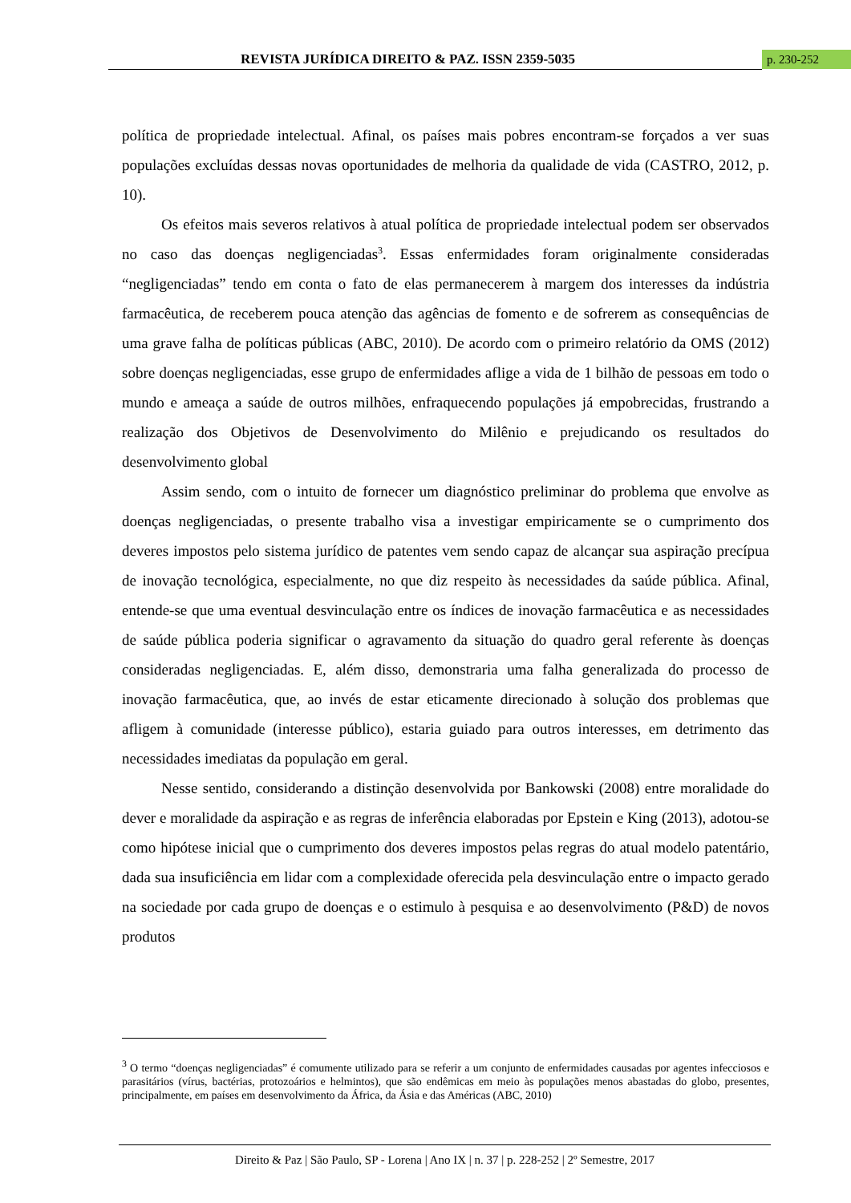REVISTA JURÍDICA DIREITO & PAZ. ISSN 2359-5035 p. 230-252
política de propriedade intelectual. Afinal, os países mais pobres encontram-se forçados a ver suas populações excluídas dessas novas oportunidades de melhoria da qualidade de vida (CASTRO, 2012, p. 10).
Os efeitos mais severos relativos à atual política de propriedade intelectual podem ser observados no caso das doenças negligenciadas<sup>3</sup>. Essas enfermidades foram originalmente consideradas “negligenciadas” tendo em conta o fato de elas permanecerem à margem dos interesses da indústria farmacêutica, de receberem pouca atenção das agências de fomento e de sofrerem as consequências de uma grave falha de políticas públicas (ABC, 2010). De acordo com o primeiro relatório da OMS (2012) sobre doenças negligenciadas, esse grupo de enfermidades aflige a vida de 1 bilhão de pessoas em todo o mundo e ameaça a saúde de outros milhões, enfraquecendo populações já empobrecidas, frustrando a realização dos Objetivos de Desenvolvimento do Milênio e prejudicando os resultados do desenvolvimento global
Assim sendo, com o intuito de fornecer um diagnóstico preliminar do problema que envolve as doenças negligenciadas, o presente trabalho visa a investigar empiricamente se o cumprimento dos deveres impostos pelo sistema jurídico de patentes vem sendo capaz de alcançar sua aspiração precípua de inovação tecnológica, especialmente, no que diz respeito às necessidades da saúde pública. Afinal, entende-se que uma eventual desvinculação entre os índices de inovação farmacêutica e as necessidades de saúde pública poderia significar o agravamento da situação do quadro geral referente às doenças consideradas negligenciadas. E, além disso, demonstraria uma falha generalizada do processo de inovação farmacêutica, que, ao invés de estar eticamente direcionado à solução dos problemas que afligem à comunidade (interesse público), estaria guiado para outros interesses, em detrimento das necessidades imediatas da população em geral.
Nesse sentido, considerando a distinção desenvolvida por Bankowski (2008) entre moralidade do dever e moralidade da aspiração e as regras de inferência elaboradas por Epstein e King (2013), adotou-se como hipótese inicial que o cumprimento dos deveres impostos pelas regras do atual modelo patentário, dada sua insuficiência em lidar com a complexidade oferecida pela desvinculação entre o impacto gerado na sociedade por cada grupo de doenças e o estimulo à pesquisa e ao desenvolvimento (P&D) de novos produtos
<sup>3</sup> O termo “doenças negligenciadas” é comumente utilizado para se referir a um conjunto de enfermidades causadas por agentes infecciosos e parasitários (vírus, bactérias, protozoários e helmintos), que são endêmicas em meio às populações menos abastadas do globo, presentes, principalmente, em países em desenvolvimento da África, da Ásia e das Américas (ABC, 2010)
Direito & Paz | São Paulo, SP - Lorena | Ano IX | n. 37 | p. 228-252 | 2º Semestre, 2017